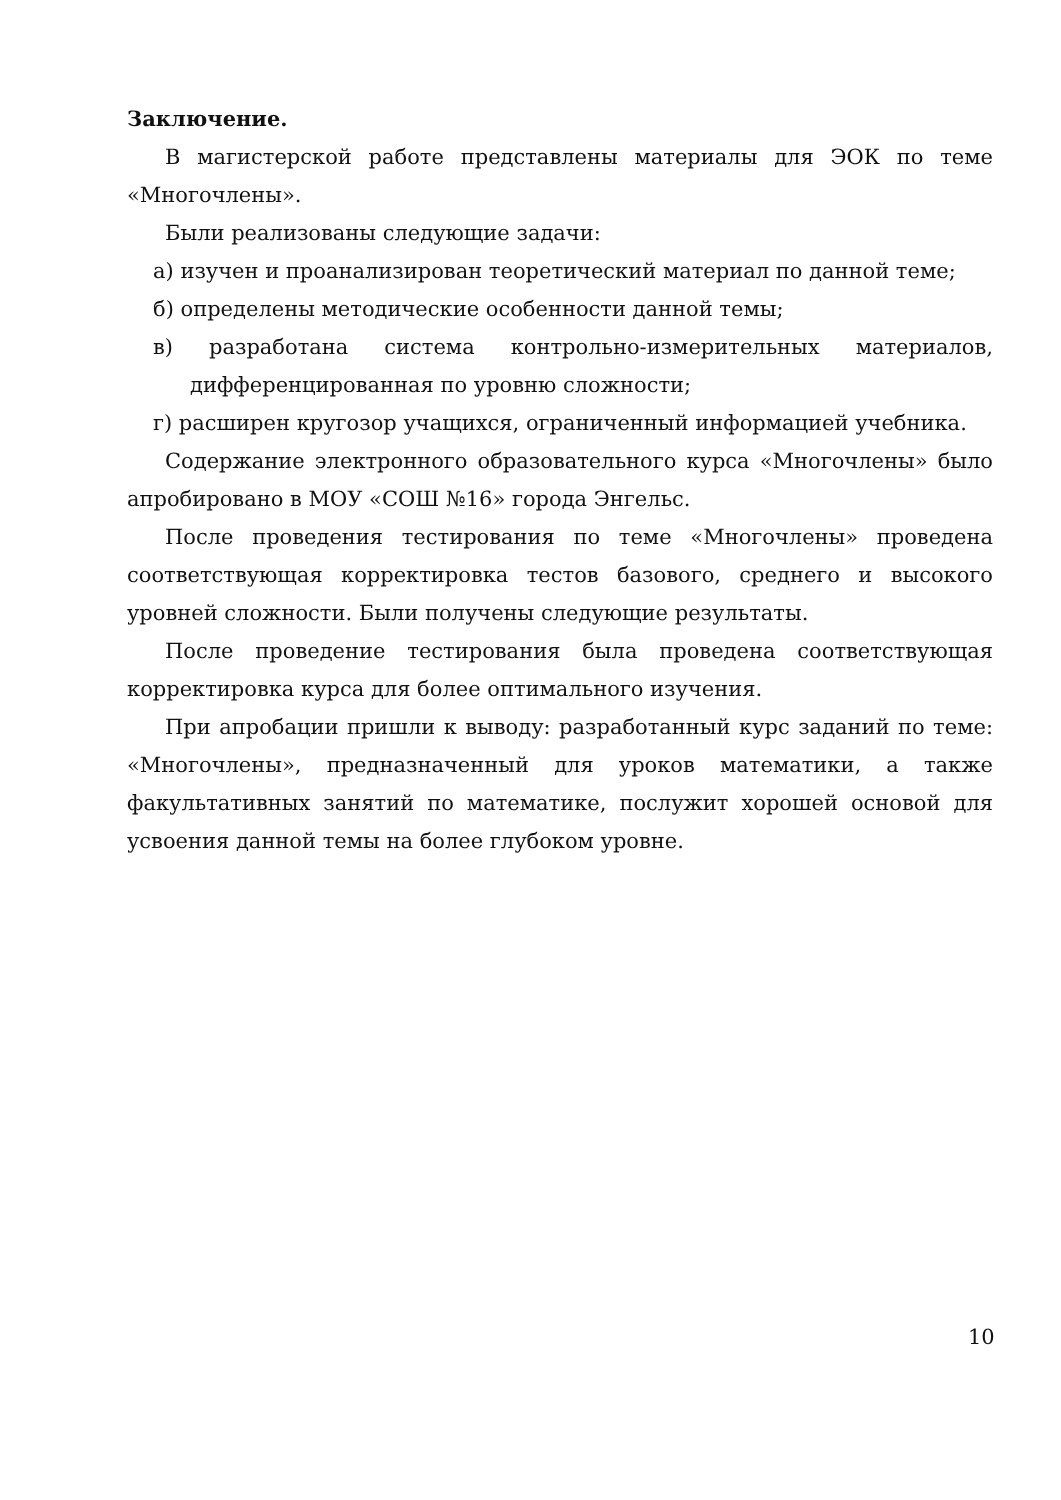Заключение.
В магистерской работе представлены материалы для ЭОК по теме «Многочлены».
Были реализованы следующие задачи:
а) изучен и проанализирован теоретический материал по данной теме;
б) определены методические особенности данной темы;
в) разработана система контрольно-измерительных материалов, дифференцированная по уровню сложности;
г) расширен кругозор учащихся, ограниченный информацией учебника.
Содержание электронного образовательного курса «Многочлены» было апробировано в МОУ «СОШ №16» города Энгельс.
После проведения тестирования по теме «Многочлены» проведена соответствующая корректировка тестов базового, среднего и высокого уровней сложности. Были получены следующие результаты.
После проведение тестирования была проведена соответствующая корректировка курса для более оптимального изучения.
При апробации пришли к выводу: разработанный курс заданий по теме: «Многочлены», предназначенный для уроков математики, а также факультативных занятий по математике, послужит хорошей основой для усвоения данной темы на более глубоком уровне.
10